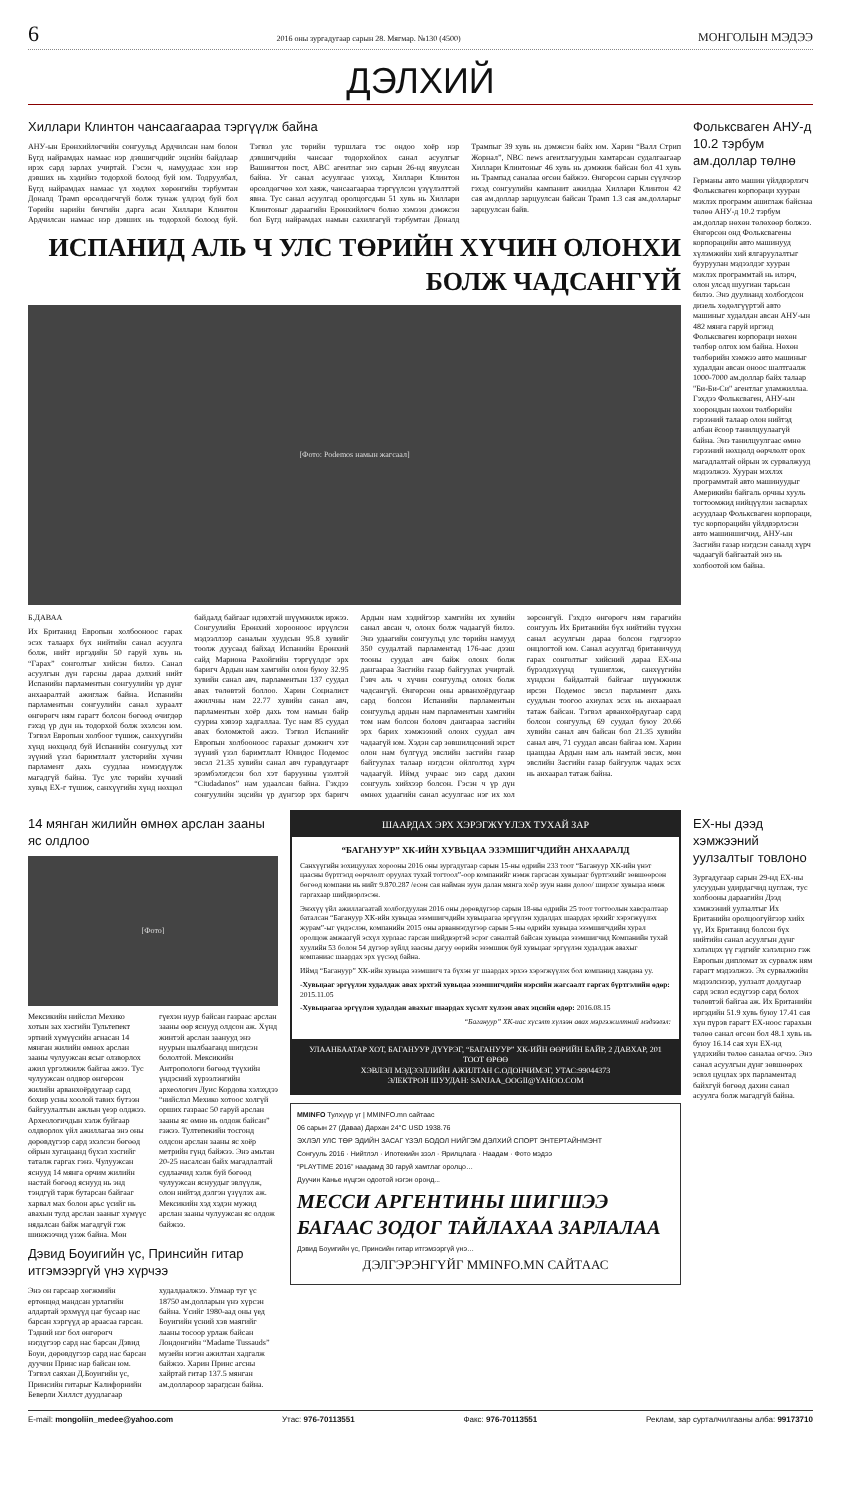6 2016 оны зургадугаар сарын 28. Мягмар. №130 (4500) МОНГОЛЫН МЭДЭЭ
ДЭЛХИЙ
Хиллари Клинтон чансаагаараа тэргүүлж байна
АНУ-ын Ерөнхийлөгчийн сонгуульд Ардчилсан нам болон Бүгд найрамдах намаас нэр дэвшигчдийг эцсийн байдлаар ирэх сард зарлах учиртай. Гэсэн ч, намуудаас хэн нэр дэвших нь хэдийнэ тодорхой болоод буй юм. Тодруулбал, Бүгд найрамдах намаас үл хөдлөх хөрөнгийн тэрбумтан Доналд Трамп өрсөлдөгчгүй болж тунаж үлдээд буй бол Төрийн нарийн бичгийн дарга асан Хиллари Клинтон Ардчилсан намаас нэр дэвших нь тодорхой болоод буй. Тэгвэл улс төрийн туршлага тэс ондоо хоёр нэр дэвшигчдийн чансааг тодорхойлох санал асуулгыг Вашингтон пост, ABC агентлаг энэ сарын 26-нд явуулсан байна. Уг санал асуулгаас үзэхэд, Хиллари Клинтон өрсөлдөгчөө хол хаяж, чансаагаараа тэргүүлсэн үзүүлэлттэй явна. Тус санал асуулгад оролцогсдын 51 хувь нь Хиллари Клинтоныг дараагийн Ерөнхийлөгч болно хэмээн дэмжсэн бол Бүгд найрамдах намын сахилгагүй тэрбумтан Доналд Трампыг 39 хувь нь дэмжсэн байх юм. Харин “Валл Стрип Жорнал”, NBC news агентлагуудын хамтарсан судалгаагаар Хиллари Клинтоныг 46 хувь нь дэмжиж байсан бол 41 хувь нь Трампад саналаа өгсөн байжээ. Өнгөрсөн сарын сүүлчээр гэхэд сонгуулийн кампанит ажилдаа Хиллари Клинтон 42 сая ам.доллар зарцуулсан байсан Трамп 1.3 сая ам.долларыг зарцуулсан байв.
ИСПАНИД АЛЬ Ч УЛС ТӨРИЙН ХҮЧИН ОЛОНХИ БОЛЖ ЧАДСАНГҮЙ
[Фото: Podemos намын жагсаал]
Б.ДАВАА
Их Британид Европын холбооноос гарах эсэх талаарх бүх нийтийн санал асуулга болж, нийт иргэдийн 50 гаруй хувь нь “Гарах” сонголтыг хийсэн билээ. Санал асуулгын дүн гарсны дараа дэлхий нийт Испанийн парламентын сонгуулийн үр дүнг анхааралтай ажиглаж байна. Испанийн парламентын сонгуулийн санал хураалт өнгөрөгч ням гарагт болсон бөгөөд өчигдөр гэхэд үр дүн нь тодорхой болж эхэлсэн юм. Тэгвэл Европын холбоог түшиж, санхүүгийн хүнд нөхцөлд буй Испанийн сонгуульд хэт зүүний үзэл баримтлалт улстөрийн хүчин парламент дахь суудлаа нэмэгдүүлж магадгүй байна. Тус улс төрийн хүчний хувьд ЕХ-г түшиж, санхүүгийн хүнд нөхцөл байдалд байгааг идэвхтэй шүүмжилж иржээ. Сонгуулийн Ерөнхий хорооноос ирүүлсэн мэдээллээр саналын хуудсын 95.8 хувийг тоолж дуусаад байхад Испанийн Ерөнхий сайд Мариона Рахойгийн тэргүүлдэг эрх баригч Ардын нам хамгийн олон буюу 32.95 хувийн санал авч, парламентын 137 суудал авах төлөвтэй боллоо. Харин Социалист ажилчны нам 22.77 хувийн санал авч, парламентын хоёр дахь том намын байр сууриа хэвээр хадгаллаа. Тус нам 85 суудал авах боломжтой ажээ. Тэгвэл Испанийг Европын холбооноос гарахыг дэмжигч хэт зүүний үзэл баримтлалт Юнидос Подемос эвсэл 21.35 хувийн санал авч гуравдугаарт эрэмбэлэгдсэн бол хэт баруунны үзэлтэй “Ciudadanos” нам удаалсан байна. Гэхдээ сонгуулийн эцсийн үр дүнгээр эрх баригч Ардын нам хэдийгээр хамгийн их хувийн санал авсан ч, олонх болж чадаагүй билээ. Энэ удаагийн сонгуульд улс төрийн намууд 350 суудалтай парламентад 176-аас дээш тооны суудал авч байж олонх болж дангаараа Засгийн газар байгуулах учиртай. Гэвч аль ч хүчин сонгуульд олонх болж чадсангүй. Өнгөрсөн оны арванхоёрдугаар сард болсон Испанийн парламентын сонгуульд ардын нам парламентын хамгийн том нам болсон боловч дангаараа засгийн эрх барих хэмжээний олонх суудал авч чадаагүй юм. Хэдэн сар зөвшилцсөний эцэст олон нам бүлгүүд эвслийн засгийн газар байгуулах талаар нэгдсэн ойлголтод хүрч чадаагүй. Иймд учраас энэ сард дахин сонгууль хийхээр болсон. Гэсэн ч үр дүн өмнөх удаагийн санал асуулгаас нэг их хол зөрсөнгүй. Гэхдээ өнгөрөгч ням гарагийн сонгууль Их Британийн бүх нийтийн түүхэн санал асуулгын дараа болсон гэдгээрээ онцлогтой юм. Санал асуулгад британичууд гарах сонголтыг хийсний дараа ЕХ-ны бүрэлдэхүүнд түшиглэж, санхүүгийн хүндхэн байдалтай байгааг шүүмжилж ирсэн Подемос эвсэл парламент дахь суудлын тоогоо ахиулах эсэх нь анхаараал татаж байсан. Тэгвэл арванхоёрдугаар сард болсон сонгуульд 69 суудал буюу 20.66 хувийн санал авч байсан бол 21.35 хувийн санал авч, 71 суудал авсан байгаа юм. Харин цаашдаа Ардын нам аль намтай эвсэх, мөн эвслийн Засгийн газар байгуулж чадах эсэх нь анхаарал татаж байна.
Фольксваген АНУ-д 10.2 тэрбум ам.доллар төлнө
Германы авто машин үйлдвэрлэгч Фольксваген корпораци хууран мэхлэх программ ашиглаж байснаа төлөө АНУ-д 10.2 тэрбум ам.доллар нөхөн төлөхөөр болжээ. Өнгөрсөн онд Фольксвагены корпорацийн авто машинууд хүлэмжийн хий ялгаруулалтыг бууруулан мэдээлдэг хууран мэхлэх программтай нь илэрч, олон улсад шуугиан тарьсан билээ. Энэ дуулианд холбогдсон дизель хөдөлгүүртэй авто машиныг худалдан авсан АНУ-ын 482 мянга гаруй иргэнд Фольксваген корпораци нөхөн төлбөр олгох юм байна. Нөхөн төлбөрийн хэмжээ авто машиныг худалдан авсан оноос шалтгаалж 1000-7000 ам.доллар байх талаар "Би-Би-Си" агентлаг уламжиллаа. Гэхдээ Фольксваген, АНУ-ын хоорондын нөхөн төлбөрийн гэрээний талаар олон нийтэд албан ёсоор танилцуулаагүй байна. Энэ танилцуулгаас өмнө гэрээний нөхцөлд өөрчлөлт орох магадлалтай ойрын эх сурвалжууд мэдээлжээ. Хууран мэхлэх программтай авто машинуудыг Америкийн байгаль орчны хууль тогтоомжид нийцүүлэн засварлах асуудлаар Фольксваген корпораци, тус корпорацийн үйлдвэрлэсэн авто машиншигчид, АНУ-ын Засгийн газар нэгдсэн саналд хүрч чадаагүй байгаатай энэ нь холбоотой юм байна.
14 мянган жилийн өмнөх арслан зааны яс олдлоо
[Фото]
Мексикийн нийслэл Мехико хотын зах хэсгийн Тультепект эртний хүмүүсийн агнасан 14 мянган жилийн өмнөх арслан зааны чулуужсан ясыг олзворлох ажил үргэлжилж байгаа ажээ. Тус чулуужсан олдвор өнгөрсөн жилийн арванхоёрдугаар сард бохир усны хоолой тавих бүтээн байгуулалтын ажлын үеэр олджээ. Археологичдын хэлж буйгаар олдворлох үйл ажиллагаа энэ оны дөрөвдүгээр сард эхэлсэн бөгөөд ойрын хугацаанд бүхэл хэсгийг таталж гаргах гэнэ. Чулуужсан яснууд 14 мянга орчим жилийн настай бөгөөд яснууд нь энд тэндгүй тарж бутарсан байгааг харвал мах болон арьс үсийг нь авахын тулд арслан зааныг хүмүүс нядалсан байж магадгүй гэж шинжээчид үзэж байна. Мөн гүехэн нуур байсан газраас арслан зааны өөр яснууд олдсон аж. Хүнд жинтэй арслан заанууд энэ нуурын шалбааганд шигдсэн бололтой. Мексикийн Антропологи бөгөөд түүхийн үндэсний хүрээлэнгийн археологич Луис Кордова хэлэхдээ “нийслэл Мехико хотоос холгүй орших газраас 50 гаруй арслан зааны яс өмнө нь олдож байсан” гэжээ. Тултепекийн тосгонд олдсон арслан зааны яс хоёр метрийн гүнд байжээ. Энэ амьтан 20-25 насалсан байх магадлалтай судлаачид хэлж буй бөгөөд чулуужсан яснуудыг эвлүүлж, олон нийтэд дэлгэн үзүүлэх аж. Мексикийн хэд хэдэн мужид арслан зааны чулуужсан яс олдож байжээ.
Дэвид Боуигийн үс, Принсийн гитар итгэмээргүй үнэ хүрчээ
Энэ он гарсаар хөгжмийн ертөнцөд мандсан урлагийн алдартай эрхмүүд цаг бусаар нас барсан хэргүүд ар араасаа гарсан. Тэдний нэг бол өнгөрөгч нэгдүгээр сард нас барсан Дэвид Боуи, дөрөвдүгээр сард нас барсан дуучин Принс нар байсан юм. Тэгвэл саяхан Д.Боуигийн үс, Принсийн гитарыг Калифорнийн Беверли Хиллст дуудлагаар худалдаалжээ. Улмаар туг үс 18750 ам.долларын үнэ хүрсэн байна. Үсийг 1980-аад оны үед Боуигийн үсний хэв маягийг лааны тосоор урлаж байсан Лондонгийн “Madame Tussauds” музейн нэгэн ажилтан хадгалж байжээ. Харин Принс агсны хайртай гитар 137.5 мянган ам.доллароор зарагдсан байна.
ШААРДАХ ЭРХ ХЭРЭГЖҮҮЛЭХ ТУХАЙ ЗАР
“БАГАНУУР” ХК-ИЙН ХУВЬЦАА ЭЗЭМШИГЧДИЙН АНХААРАЛД
Санхүүгийн зохицуулах хорооны 2016 оны зургадугаар сарын 15-ны өдрийн 233 тоот “Багануур ХК-ийн үнэт цаасны бүртгэлд өөрчлөлт оруулах тухай тогтоол”-оор компанийг нэмж гаргасан хувьцааг бүртгэхийг зөвшөөрсөн бөгөөд компани нь нийт 9.870.287 /есөн сая найман зуун далан мянга хоёр зуун наян долоо/ ширхэг хувьцаа нэмж гаргахаар шийдвэрлэсэн.
Энэхүү үйл ажиллагаатай холбогдуулан 2016 оны дөрөвдүгээр сарын 18-ны өдрийн 25 тоот тогтоолын хавсралтаар баталсан “Багануур ХК-ийн хувьцаа эзэмшигчдийн хувьцаагаа эргүүлэн худалдах шаардах эрхийг хэрэгжүүлэх журам”-ыг үндэслэн, компанийн 2015 оны арваннэгдүгээр сарын 5-ны өдрийн хувьцаа эзэмшигчдийн хурал оролцож амжаагүй эсхүл хурлаас гарсан шийдвэртэй эсрэг саналтай байсан хувьцаа эзэмшигчид Компанийн тухай хуулийн 53 болон 54 дүгээр зүйлд заасны дагуу өөрийн эзэмшиж буй хувьцааг эргүүлэн худалдаж авахыг компаниас шаардах эрх үүсээд байна.
Иймд “Багануур” ХК-ийн хувьцаа эзэмшигч та бүхэн уг шаардах эрхээ хэрэгжүүлэх бол компанид хандана уу.
-Хувьцааг эргүүлэн худалдаж авах эрхтэй хувьцаа эзэмшигчдийн нэрсийн жагсаалт гаргах бүртгэлийн өдөр: 2015.11.05
-Хувьцаагаа эргүүлэн худалдан авахыг шаардах хүсэлт хүлээн авах эцсийн өдөр: 2016.08.15
“Багануур” ХК-иас хүсэлт хүлээн авах мэргэжилтний мэдээлэл:
УЛААНБААТАР ХОТ, БАГАНУУР ДҮҮРЭГ, “БАГАНУУР” ХК-ИЙН ӨӨРИЙН БАЙР, 2 ДАВХАР, 201 ТООТ ӨРӨӨ
ХЭВЛЭЛ МЭДЭЭЛЛИЙН АЖИЛТАН С.ОДОНЧИМЭГ, УТАС:99044373
ЭЛЕКТРОН ШУУДАН: SANJAA_OOGII@YAHOO.COM
MMINFO Тулхүүр үг | MMINFO.mn сайтаас
06 сарын 27 (Даваа) Дархан 24°C USD 1938.76
ЭХЛЭЛ УЛС ТӨР ЭДИЙН ЗАСАГ ҮЗЭЛ БОДОЛ НИЙГЭМ ДЭЛХИЙ СПОРТ ЭНТЕРТАЙНМЭНТ
Сонгууль 2016 · Нийтлэл · Ипотекийн зээл · Ярилцлага · Наадам · Фото мэдээ
“PLAYTIME 2016” наадамд 30 гаруй хамтлаг оролцо…
Дуучин Каньe нүцгэн одоотой нэгэн оронд...
МЕССИ АРГЕНТИНЫ ШИГШЭЭ БАГААС ЗОДОГ ТАЙЛАХАА ЗАРЛАЛАА
Дэвид Боуигийн үс, Принсийн гитар итгэмээргүй үнэ…
ДЭЛГЭРЭНГҮЙГ MMINFO.MN САЙТААС
ЕХ-ны дээд хэмжээний уулзалтыг товлоно
Зургадугаар сарын 29-нд ЕХ-ны улсуудын удирдагчид цуглаж, тус холбооны дараагийн Дээд хэмжээний уулзалтыг Их Британийн оролцоогүйгээр хийх үү, Их Британид болсон бүх нийтийн санал асуулгын дүнг хэлэлцэх үү гэдгийг хэлэлцэнэ гэж Европын дипломат эх сурвалж ням гарагт мэдээлжээ. Эх сурвалжийн мэдээлснээр, уулзалт долдугаар сард эсвэл есдүгээр сард болох төлөвтэй байгаа аж. Их Британийн иргэдийн 51.9 хувь буюу 17.41 сая хүн пүрэв гарагт ЕХ-ноос гарахын төлөө санал өгсөн бол 48.1 хувь нь буюу 16.14 сая хүн ЕХ-нд үлдэхийн төлөө саналаа өгчээ. Энэ санал асуулгын дүнг зөвшөөрөх эсвэл цуцлах эрх парламентад байхгүй бөгөөд дахин санал асуулга болж магадгүй байна.
E-mail: mongoliin_medee@yahoo.com Утас: 976-70113551 Факс: 976-70113551 Реклам, зар сурталчилгааны алба: 99173710